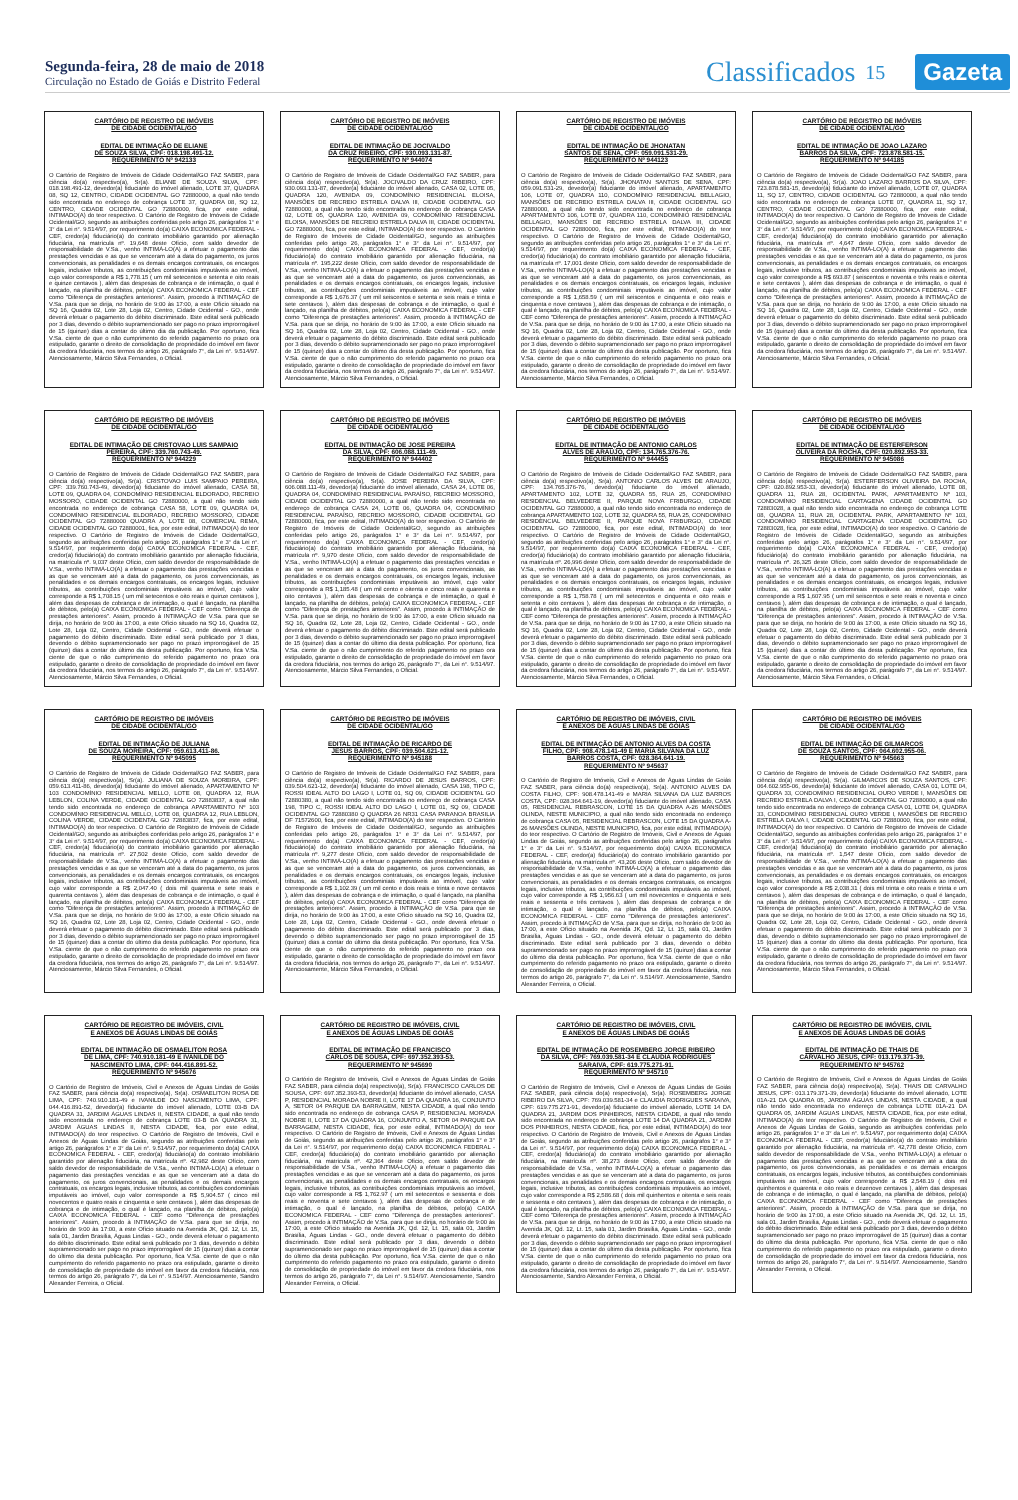Segunda-feira, 28 de maio de 2018
Circulação no Estado de Goiás e Distrito Federal
Classificados 15 Gazeta
CARTÓRIO DE REGISTRO DE IMÓVEIS
DE CIDADE OCIDENTAL/GO
EDITAL DE INTIMAÇÃO DE ELIANE
DE SOUZA SILVA, CPF: 018.198.491-12.
REQUERIMENTO Nº 942133
O Cartório de Registro de Imóveis de Cidade Ocidental/GO FAZ SABER, para ciência do(a) respectivo(a), Sr(a). ELIANE DE SOUZA SILVA, CPF: 018.198.491-12, devedor(a) fiduciante do imóvel alienado, LOTE 37, QUADRA 08, SQ 12, CENTRO, CIDADE OCIDENTAL GO 72880000, a qual não tendo sido encontrada no endereço de cobrança LOTE 37, QUADRA 08, SQ 12, CENTRO, CIDADE OCIDENTAL GO 72880000, fica, por este edital, INTIMADO(A) do teor respectivo. O Cartório de Registro de Imóveis de Cidade Ocidental/GO, segundo as atribuições conferidas pelo artigo 26, parágrafos 1° e 3° da Lei n°. 9.514/97, por requerimento do(a) CAIXA ECONOMICA FEDERAL - CEF, credor(a) fiduciário(a) do contrato imobiliário garantido por alienação fiduciária, na matrícula nº. 19,648 deste Ofício, com saldo devedor de responsabilidade de V.Sa., venho INTIMÁ-LO(A) a efetuar o pagamento das prestações vencidas e as que se venceram até a data do pagamento, os juros convencionais, as penalidades e os demais encargos contratuais, os encargos legais, inclusive tributos, as contribuições condominiais imputáveis ao imóvel, cujo valor corresponde a R$ 1,778.15 ( um mil setecentos e setenta e oito reais e quinze centavos ), além das despesas de cobrança e de intimação, o qual é lançado, na planilha de débitos, pelo(a) CAIXA ECONOMICA FEDERAL - CEF como "Diferença de prestações anteriores". Assim, procedo à INTIMAÇÃO de V.Sa. para que se dirija, no horário de 9:00 às 17:00, a este Ofício situado na SQ 16, Quadra 02, Lote 28, Loja 02, Centro, Cidade Ocidental - GO., onde deverá efetuar o pagamento do débito discriminado. Este edital será publicado por 3 dias, devendo o débito supramencionado ser pago no prazo improrrogável de 15 (quinze) dias a contar do último dia da publicação. Por oportuno, fica V.Sa. ciente de que o não cumprimento do referido pagamento no prazo ora estipulado, garante o direito de consolidação de propriedade do imóvel em favor da credora fiduciária, nos termos do artigo 26, parágrafo 7°, da Lei n°. 9.514/97. Atenciosamente, Márcio Silva Fernandes, o Oficial.
CARTÓRIO DE REGISTRO DE IMÓVEIS
DE CIDADE OCIDENTAL/GO
EDITAL DE INTIMAÇÃO DE JOCIVALDO
DA CRUZ RIBEIRO, CPF: 930.093.131-87.
REQUERIMENTO Nº 944074
O Cartório de Registro de Imóveis de Cidade Ocidental/GO FAZ SABER, para ciência do(a) respectivo(a), Sr(a). JOCIVALDO DA CRUZ RIBEIRO, CPF: 930.093.131-87, devedor(a) fiduciante do imóvel alienado, CASA 02, LOTE 05, QUADRA 120, AVENIDA 09, CONDOMÍNIO RESIDENCIAL ELOISA, MANSÕES DE RECREIO ESTRELA DALVA III, CIDADE OCIDENTAL GO 72880000, a qual não tendo sido encontrada no endereço de cobrança CASA 02, LOTE 05, QUADRA 120, AVENIDA 09, CONDOMÍNIO RESIDENCIAL ELOISA, MANSÕES DE RECREIO ESTRELA DALVA III, CIDADE OCIDENTAL GO 72880000, fica, por este edital, INTIMADO(A) do teor respectivo. O Cartório de Registro de Imóveis de Cidade Ocidental/GO, segundo as atribuições conferidas pelo artigo 26, parágrafos 1° e 3° da Lei n°. 9.514/97, por requerimento do(a) CAIXA ECONOMICA FEDERAL - CEF, credor(a) fiduciário(a) do contrato imobiliário garantido por alienação fiduciária, na matrícula nº. 195,222 deste Ofício, com saldo devedor de responsabilidade de V.Sa., venho INTIMÁ-LO(A) a efetuar o pagamento das prestações vencidas e as que se venceram até a data do pagamento, os juros convencionais, as penalidades e os demais encargos contratuais, os encargos legais, inclusive tributos, as contribuições condominiais imputáveis ao imóvel, cujo valor corresponde a R$ 1,676.37 ( um mil seiscentos e setenta e seis reais e trinta e sete centavos ), além das despesas de cobrança e de intimação, o qual é lançado, na planilha de débitos, pelo(a) CAIXA ECONOMICA FEDERAL - CEF como "Diferença de prestações anteriores". Assim, procedo à INTIMAÇÃO de V.Sa. para que se dirija, no horário de 9:00 às 17:00, a este Ofício situado na SQ 16, Quadra 02, Lote 28, Loja 02, Centro, Cidade Ocidental - GO., onde deverá efetuar o pagamento do débito discriminado. Este edital será publicado por 3 dias, devendo o débito supramencionado ser pago no prazo improrrogável de 15 (quinze) dias a contar do último dia desta publicação. Por oportuno, fica V.Sa. ciente de que o não cumprimento do referido pagamento no prazo ora estipulado, garante o direito de consolidação de propriedade do imóvel em favor da credora fiduciária, nos termos do artigo 26, parágrafo 7°, da Lei n°. 9.514/97. Atenciosamente, Márcio Silva Fernandes, o Oficial.
CARTÓRIO DE REGISTRO DE IMÓVEIS
DE CIDADE OCIDENTAL/GO
EDITAL DE INTIMAÇÃO DE JHONATAN
SANTOS DE SENA, CPF: 059.091.531-29.
REQUERIMENTO Nº 944123
O Cartório de Registro de Imóveis de Cidade Ocidental/GO FAZ SABER, para ciência do(a) respectivo(a), Sr(a). JHONATAN SANTOS DE SENA, CPF: 059.091.531-29, devedor(a) fiduciante do imóvel alienado, APARTAMENTO 106, LOTE 07, QUADRA 110, CONDOMÍNIO RESIDENCIAL BELLAGIO, MANSÕES DE RECREIO ESTRELA DALVA III, CIDADE OCIDENTAL GO 72880000, a qual não tendo sido encontrada no endereço de cobrança APARTAMENTO 106, LOTE 07, QUADRA 110, CONDOMÍNIO RESIDENCIAL BELLAGIO, MANSÕES DE RECREIO ESTRELA DALVA III, CIDADE OCIDENTAL GO 72880000, fica, por este edital, INTIMADO(A) do teor respectivo. O Cartório de Registro de Imóveis de Cidade Ocidental/GO, segundo as atribuições conferidas pelo artigo 26, parágrafos 1° e 3° da Lei n°. 9.514/97, por requerimento do(a) CAIXA ECONOMICA FEDERAL - CEF, credor(a) fiduciário(a) do contrato imobiliário garantido por alienação fiduciária, na matrícula nº. 17,001 deste Ofício, com saldo devedor de responsabilidade de V.Sa., venho INTIMÁ-LO(A) a efetuar o pagamento das prestações vencidas e as que se venceram até a data do pagamento, os juros convencionais, as penalidades e os demais encargos contratuais, os encargos legais, inclusive tributos, as contribuições condominiais imputáveis ao imóvel, cujo valor corresponde a R$ 1,658.59 ( um mil seiscentos e cinquenta e oito reais e cinquenta e nove centavos ), além das despesas de cobrança e de intimação, o qual é lançado, na planilha de débitos, pelo(a) CAIXA ECONOMICA FEDERAL - CEF como "Diferença de prestações anteriores". Assim, procedo à INTIMAÇÃO de V.Sa. para que se dirija, no horário de 9:00 às 17:00, a este Ofício situado na SQ 16, Quadra 02, Lote 28, Loja 02, Centro, Cidade Ocidental - GO., onde deverá efetuar o pagamento do débito discriminado. Este edital será publicado por 3 dias, devendo o débito supramencionado ser pago no prazo improrrogável de 15 (quinze) dias a contar do último dia desta publicação. Por oportuno, fica V.Sa. ciente de que o não cumprimento do referido pagamento no prazo ora estipulado, garante o direito de consolidação de propriedade do imóvel em favor da credora fiduciária, nos termos do artigo 26, parágrafo 7°, da Lei n°. 9.514/97. Atenciosamente, Márcio Silva Fernandes, o Oficial.
CARTÓRIO DE REGISTRO DE IMÓVEIS
DE CIDADE OCIDENTAL/GO
EDITAL DE INTIMAÇÃO DE JOAO LAZARO
BARROS DA SILVA, CPF: 723.878.581-15.
REQUERIMENTO Nº 944185
O Cartório de Registro de Imóveis de Cidade Ocidental/GO FAZ SABER, para ciência do(a) respectivo(a), Sr(a). JOAO LAZARO BARROS DA SILVA, CPF: 723.878.581-15, devedor(a) fiduciante do imóvel alienado, LOTE 07, QUADRA 11, SQ 17, CENTRO, CIDADE OCIDENTAL GO 72880000, a qual não tendo sido encontrada no endereço de cobrança LOTE 07, QUADRA 11, SQ 17, CENTRO, CIDADE OCIDENTAL GO 72880000, fica, por este edital, INTIMADO(A) do teor respectivo. O Cartório de Registro de Imóveis de Cidade Ocidental/GO, segundo as atribuições conferidas pelo artigo 26, parágrafos 1° e 3° da Lei n°. 9.514/97, por requerimento do(a) CAIXA ECONOMICA FEDERAL - CEF, credor(a) fiduciário(a) do contrato imobiliário garantido por alienação fiduciária, na matrícula nº. 4,647 deste Ofício, com saldo devedor de responsabilidade de V.Sa., venho INTIMÁ-LO(A) a efetuar o pagamento das prestações vencidas e as que se venceram até a data do pagamento, os juros convencionais, as penalidades e os demais encargos contratuais, os encargos legais, inclusive tributos, as contribuições condominiais imputáveis ao imóvel, cujo valor corresponde a R$ 693.87 ( seiscentos e noventa e três reais e oitenta e sete centavos ), além das despesas de cobrança e de intimação, o qual é lançado, na planilha de débitos, pelo(a) CAIXA ECONOMICA FEDERAL - CEF como "Diferença de prestações anteriores". Assim, procedo à INTIMAÇÃO de V.Sa. para que se dirija, no horário de 9:00 às 17:00, a este Ofício situado na SQ 16, Quadra 02, Lote 28, Loja 02, Centro, Cidade Ocidental - GO., onde deverá efetuar o pagamento do débito discriminado. Este edital será publicado por 3 dias, devendo o débito supramencionado ser pago no prazo improrrogável de 15 (quinze) dias a contar do último dia desta publicação. Por oportuno, fica V.Sa. ciente de que o não cumprimento do referido pagamento no prazo ora estipulado, garante o direito de consolidação de propriedade do imóvel em favor da credora fiduciária, nos termos do artigo 26, parágrafo 7°, da Lei n°. 9.514/97. Atenciosamente, Márcio Silva Fernandes, o Oficial.
CARTÓRIO DE REGISTRO DE IMÓVEIS
DE CIDADE OCIDENTAL/GO
EDITAL DE INTIMAÇÃO DE CRISTOVAO LUIS SAMPAIO
PEREIRA, CPF: 339.760.743-49.
REQUERIMENTO Nº 944229
O Cartório de Registro de Imóveis de Cidade Ocidental/GO FAZ SABER, para ciência do(a) respectivo(a), Sr(a). CRISTOVAO LUIS SAMPAIO PEREIRA, CPF: 339.760.743-49, devedor(a) fiduciante do imóvel alienado, CASA 58, LOTE 09, QUADRA 04, CONDOMÍNIO RESIDENCIAL ELDORADO, RECREIO MOSSORÓ, CIDADE OCIDENTAL GO 72880000, a qual não tendo sido encontrada no endereço de cobrança CASA 58, LOTE 09, QUADRA 04, CONDOMÍNIO RESIDENCIAL ELDORADO, RECREIO MOSSORÓ, CIDADE OCIDENTAL GO 72880000 QUADRA A, LOTE 08, COMERCIAL REMA, CIDADE OCIDENTAL GO 72880001, fica, por este edital, INTIMADO(A) do teor respectivo. O Cartório de Registro de Imóveis de Cidade Ocidental/GO, segundo as atribuições conferidas pelo artigo 26, parágrafos 1° e 3° da Lei n°. 9.514/97, por requerimento do(a) CAIXA ECONOMICA FEDERAL - CEF, credor(a) fiduciário(a) do contrato imobiliário garantido por alienação fiduciária, na matrícula nº. 9,037 deste Ofício, com saldo devedor de responsabilidade de V.Sa., venho INTIMÁ-LO(A) a efetuar o pagamento das prestações vencidas e as que se venceram até a data do pagamento, os juros convencionais, as penalidades e os demais encargos contratuais, os encargos legais, inclusive tributos, as contribuições condominiais imputáveis ao imóvel, cujo valor corresponde a R$ 1,708.15 ( um mil setecentos e oito reais e quinze centavos ), além das despesas de cobrança e de intimação, o qual é lançado, na planilha de débitos, pelo(a) CAIXA ECONOMICA FEDERAL - CEF como "Diferença de prestações anteriores". Assim, procedo à INTIMAÇÃO de V.Sa. para que se dirija, no horário de 9:00 às 17:00, a este Ofício situado na SQ 16, Quadra 02, Lote 28, Loja 02, Centro, Cidade Ocidental - GO., onde deverá efetuar o pagamento do débito discriminado. Este edital será publicado por 3 dias, devendo o débito supramencionado ser pago no prazo improrrogável de 15 (quinze) dias a contar do último dia desta publicação. Por oportuno, fica V.Sa. ciente de que o não cumprimento do referido pagamento no prazo ora estipulado, garante o direito de consolidação de propriedade do imóvel em favor da credora fiduciária, nos termos do artigo 26, parágrafo 7°, da Lei n°. 9.514/97. Atenciosamente, Márcio Silva Fernandes, o Oficial.
CARTÓRIO DE REGISTRO DE IMÓVEIS
DE CIDADE OCIDENTAL/GO
EDITAL DE INTIMAÇÃO DE JOSE PEREIRA
DA SILVA, CPF: 606.088.111-49.
REQUERIMENTO Nº 944402
O Cartório de Registro de Imóveis de Cidade Ocidental/GO FAZ SABER, para ciência do(a) respectivo(a), Sr(a). JOSE PEREIRA DA SILVA, CPF: 606.088.111-49, devedor(a) fiduciante do imóvel alienado, CASA 24, LOTE 06, QUADRA 04, CONDOMÍNIO RESIDENCIAL PARAÍSO, RECREIO MOSSORÓ, CIDADE OCIDENTAL GO 72880000, a qual não tendo sido encontrada no endereço de cobrança CASA 24, LOTE 06, QUADRA 04, CONDOMÍNIO RESIDENCIAL PARAÍSO, RECREIO MOSSORÓ, CIDADE OCIDENTAL GO 72880000, fica, por este edital, INTIMADO(A) do teor respectivo. O Cartório de Registro de Imóveis de Cidade Ocidental/GO, segundo as atribuições conferidas pelo artigo 26, parágrafos 1° e 3° da Lei n°. 9.514/97, por requerimento do(a) CAIXA ECONOMICA FEDERAL - CEF, credor(a) fiduciário(a) do contrato imobiliário garantido por alienação fiduciária, na matrícula nº. 9,970 deste Ofício, com saldo devedor de responsabilidade de V.Sa., venho INTIMÁ-LO(A) a efetuar o pagamento das prestações vencidas e as que se venceram até a data do pagamento, os juros convencionais, as penalidades e os demais encargos contratuais, os encargos legais, inclusive tributos, as contribuições condominiais imputáveis ao imóvel, cujo valor corresponde a R$ 1,185.48 ( um mil cento e oitenta e cinco reais e quarenta e oito centavos ), além das despesas de cobrança e de intimação, o qual é lançado, na planilha de débitos, pelo(a) CAIXA ECONOMICA FEDERAL - CEF como "Diferença de prestações anteriores". Assim, procedo à INTIMAÇÃO de V.Sa. para que se dirija, no horário de 9:00 às 17:00, a este Ofício situado na SQ 16, Quadra 02, Lote 28, Loja 02, Centro, Cidade Ocidental - GO., onde deverá efetuar o pagamento do débito discriminado. Este edital será publicado por 3 dias, devendo o débito supramencionado ser pago no prazo improrrogável de 15 (quinze) dias a contar do último dia desta publicação. Por oportuno, fica V.Sa. ciente de que o não cumprimento do referido pagamento no prazo ora estipulado, garante o direito de consolidação de propriedade do imóvel em favor da credora fiduciária, nos termos do artigo 26, parágrafo 7°, da Lei n°. 9.514/97. Atenciosamente, Márcio Silva Fernandes, o Oficial.
CARTÓRIO DE REGISTRO DE IMÓVEIS
DE CIDADE OCIDENTAL/GO
EDITAL DE INTIMAÇÃO DE ANTONIO CARLOS
ALVES DE ARAUJO, CPF: 134.765.376-76.
REQUERIMENTO Nº 944455
O Cartório de Registro de Imóveis de Cidade Ocidental/GO FAZ SABER, para ciência do(a) respectivo(a), Sr(a). ANTONIO CARLOS ALVES DE ARAUJO, CPF: 134.765.376-76, devedor(a) fiduciante do imóvel alienado, APARTAMENTO 102, LOTE 32, QUADRA 55, RUA 25, CONDOMÍNIO RESIDENCIAL BELVEDERE II, PARQUE NOVA FRIBURGO, CIDADE OCIDENTAL GO 72880000, a qual não tendo sido encontrada no endereço de cobrança APARTAMENTO 102, LOTE 32, QUADRA 55, RUA 25, CONDOMÍNIO RESIDENCIAL BELVEDERE II, PARQUE NOVA FRIBURGO, CIDADE OCIDENTAL GO 72880000, fica, por este edital, INTIMADO(A) do teor respectivo. O Cartório de Registro de Imóveis de Cidade Ocidental/GO, segundo as atribuições conferidas pelo artigo 26, parágrafos 1° e 3° da Lei n°. 9.514/97, por requerimento do(a) CAIXA ECONOMICA FEDERAL - CEF, credor(a) fiduciário(a) do contrato imobiliário garantido por alienação fiduciária, na matrícula nº. 26,996 deste Ofício, com saldo devedor de responsabilidade de V.Sa., venho INTIMÁ-LO(A) a efetuar o pagamento das prestações vencidas e as que se venceram até a data do pagamento, os juros convencionais, as penalidades e os demais encargos contratuais, os encargos legais, inclusive tributos, as contribuições condominiais imputáveis ao imóvel, cujo valor corresponde a R$ 1,758.78 ( um mil setecentos e cinquenta e oito reais e setenta e oito centavos ), além das despesas de cobrança e de intimação, o qual é lançado, na planilha de débitos, pelo(a) CAIXA ECONOMICA FEDERAL - CEF como "Diferença de prestações anteriores". Assim, procedo à INTIMAÇÃO de V.Sa. para que se dirija, no horário de 9:00 às 17:00, a este Ofício situado na SQ 16, Quadra 02, Lote 28, Loja 02, Centro, Cidade Ocidental - GO., onde deverá efetuar o pagamento do débito discriminado. Este edital será publicado por 3 dias, devendo o débito supramencionado ser pago no prazo improrrogável de 15 (quinze) dias a contar do último dia desta publicação. Por oportuno, fica V.Sa. ciente de que o não cumprimento do referido pagamento no prazo ora estipulado, garante o direito de consolidação de propriedade do imóvel em favor da credora fiduciária, nos termos do artigo 26, parágrafo 7°, da Lei n°. 9.514/97. Atenciosamente, Márcio Silva Fernandes, o Oficial.
CARTÓRIO DE REGISTRO DE IMÓVEIS
DE CIDADE OCIDENTAL/GO
EDITAL DE INTIMAÇÃO DE ESTERFERSON
OLIVEIRA DA ROCHA, CPF: 020.892.953-33.
REQUERIMENTO Nº 945086
O Cartório de Registro de Imóveis de Cidade Ocidental/GO FAZ SABER, para ciência do(a) respectivo(a), Sr(a). ESTERFERSON OLIVEIRA DA ROCHA, CPF: 020.892.953-33, devedor(a) fiduciante do imóvel alienado, LOTE 08, QUADRA 11, RUA 28, OCIDENTAL PARK, APARTAMENTO Nº 103, CONDOMÍNIO RESIDENCIAL CARTAGENA CIDADE OCIDENTAL GO 72883028, a qual não tendo sido encontrada no endereço de cobrança LOTE 08, QUADRA 11, RUA 28, OCIDENTAL PARK, APARTAMENTO Nº 103, CONDOMÍNIO RESIDENCIAL CARTAGENA CIDADE OCIDENTAL GO 72883028, fica, por este edital, INTIMADO(A) do teor respectivo. O Cartório de Registro de Imóveis de Cidade Ocidental/GO, segundo as atribuições conferidas pelo artigo 26, parágrafos 1° e 3° da Lei n°. 9.514/97, por requerimento do(a) CAIXA ECONOMICA FEDERAL - CEF, credor(a) fiduciário(a) do contrato imobiliário garantido por alienação fiduciária, na matrícula nº. 26,325 deste Ofício, com saldo devedor de responsabilidade de V.Sa., venho INTIMÁ-LO(A) a efetuar o pagamento das prestações vencidas e as que se venceram até a data do pagamento, os juros convencionais, as penalidades e os demais encargos contratuais, os encargos legais, inclusive tributos, as contribuições condominiais imputáveis ao imóvel, cujo valor corresponde a R$ 1,607.95 ( um mil seiscentos e sete reais e noventa e cinco centavos ), além das despesas de cobrança e de intimação, o qual é lançado, na planilha de débitos, pelo(a) CAIXA ECONOMICA FEDERAL - CEF como "Diferença de prestações anteriores". Assim, procedo à INTIMAÇÃO de V.Sa. para que se dirija, no horário de 9:00 às 17:00, a este Ofício situado na SQ 16, Quadra 02, Lote 28, Loja 02, Centro, Cidade Ocidental - GO., onde deverá efetuar o pagamento do débito discriminado. Este edital será publicado por 3 dias, devendo o débito supramencionado ser pago no prazo improrrogável de 15 (quinze) dias a contar do último dia desta publicação. Por oportuno, fica V.Sa. ciente de que o não cumprimento do referido pagamento no prazo ora estipulado, garante o direito de consolidação de propriedade do imóvel em favor da credora fiduciária, nos termos do artigo 26, parágrafo 7°, da Lei n°. 9.514/97. Atenciosamente, Márcio Silva Fernandes, o Oficial.
CARTÓRIO DE REGISTRO DE IMÓVEIS
DE CIDADE OCIDENTAL/GO
EDITAL DE INTIMAÇÃO DE JULIANA
DE SOUZA MOREIRA, CPF: 059.613.411-86.
REQUERIMENTO Nº 945095
O Cartório de Registro de Imóveis de Cidade Ocidental/GO FAZ SABER, para ciência do(a) respectivo(a), Sr(a). JULIANA DE SOUZA MOREIRA, CPF: 059.613.411-86, devedor(a) fiduciante do imóvel alienado, APARTAMENTO Nº 103 CONDOMÍNIO RESIDENCIAL MELLO, LOTE 08, QUADRA 12, RUA LEBLON, COLINA VERDE, CIDADE OCIDENTAL GO 72883837, a qual não tendo sido encontrada no endereço de cobrança APARTAMENTO Nº 103 CONDOMÍNIO RESIDENCIAL MELLO, LOTE 08, QUADRA 12, RUA LEBLON, COLINA VERDE, CIDADE OCIDENTAL GO 72883837, fica, por este edital, INTIMADO(A) do teor respectivo. O Cartório de Registro de Imóveis de Cidade Ocidental/GO, segundo as atribuições conferidas pelo artigo 26, parágrafos 1° e 3° da Lei n°. 9.514/97, por requerimento do(a) CAIXA ECONOMICA FEDERAL - CEF, credor(a) fiduciário(a) do contrato imobiliário garantido por alienação fiduciária, na matrícula nº. 27,502 deste Ofício, com saldo devedor de responsabilidade de V.Sa., venho INTIMÁ-LO(A) a efetuar o pagamento das prestações vencidas e as que se venceram até a data do pagamento, os juros convencionais, as penalidades e os demais encargos contratuais, os encargos legais, inclusive tributos, as contribuições condominiais imputáveis ao imóvel, cujo valor corresponde a R$ 2,047.40 ( dois mil quarenta e sete reais e quarenta centavos ), além das despesas de cobrança e de intimação, o qual é lançado, na planilha de débitos, pelo(a) CAIXA ECONOMICA FEDERAL - CEF como "Diferença de prestações anteriores". Assim, procedo à INTIMAÇÃO de V.Sa. para que se dirija, no horário de 9:00 às 17:00, a este Ofício situado na SQ 16, Quadra 02, Lote 28, Loja 02, Centro, Cidade Ocidental - GO., onde deverá efetuar o pagamento do débito discriminado. Este edital será publicado por 3 dias, devendo o débito supramencionado ser pago no prazo improrrogável de 15 (quinze) dias a contar do último dia desta publicação. Por oportuno, fica V.Sa. ciente de que o não cumprimento do referido pagamento no prazo ora estipulado, garante o direito de consolidação de propriedade do imóvel em favor da credora fiduciária, nos termos do artigo 26, parágrafo 7°, da Lei n°. 9.514/97. Atenciosamente, Márcio Silva Fernandes, o Oficial.
CARTÓRIO DE REGISTRO DE IMÓVEIS
DE CIDADE OCIDENTAL/GO
EDITAL DE INTIMAÇÃO DE RICARDO DE
JESUS BARROS, CPF: 039.504.621-12.
REQUERIMENTO Nº 945188
O Cartório de Registro de Imóveis de Cidade Ocidental/GO FAZ SABER, para ciência do(a) respectivo(a), Sr(a). RICARDO DE JESUS BARROS, CPF: 039.504.621-12, devedor(a) fiduciante do imóvel alienado, CASA 198, TIPO C, ROSSI IDEAL ALTO DO LAGO I, LOTE 01, SQ 09, CIDADE OCIDENTAL GO 72880380, a qual não tendo sido encontrada no endereço de cobrança CASA 198, TIPO C, ROSSI IDEAL ALTO DO LAGO I, LOTE 01, SQ 09, CIDADE OCIDENTAL GO 72880380 Q QUADRA 26 NR31 CASA PARANOA BRASILIA DF 71572600, fica, por este edital, INTIMADO(A) do teor respectivo. O Cartório de Registro de Imóveis de Cidade Ocidental/GO, segundo as atribuições conferidas pelo artigo 26, parágrafos 1° e 3° da Lei n°. 9.514/97, por requerimento do(a) CAIXA ECONOMICA FEDERAL - CEF, credor(a) fiduciário(a) do contrato imobiliário garantido por alienação fiduciária, na matrícula nº. 9,277 deste Ofício, com saldo devedor de responsabilidade de V.Sa., venho INTIMÁ-LO(A) a efetuar o pagamento das prestações vencidas e as que se venceram até a data do pagamento, os juros convencionais, as penalidades e os demais encargos contratuais, os encargos legais, inclusive tributos, as contribuições condominiais imputáveis ao imóvel, cujo valor corresponde a R$ 1,102.39 ( um mil cento e dois reais e trinta e nove centavos ), além das despesas de cobrança e de intimação, o qual é lançado, na planilha de débitos, pelo(a) CAIXA ECONOMICA FEDERAL - CEF como "Diferença de prestações anteriores". Assim, procedo à INTIMAÇÃO de V.Sa. para que se dirija, no horário de 9:00 às 17:00, a este Ofício situado na SQ 16, Quadra 02, Lote 28, Loja 02, Centro, Cidade Ocidental - GO., onde deverá efetuar o pagamento do débito discriminado. Este edital será publicado por 3 dias, devendo o débito supramencionado ser pago no prazo improrrogável de 15 (quinze) dias a contar do último dia desta publicação. Por oportuno, fica V.Sa. ciente de que o não cumprimento do referido pagamento no prazo ora estipulado, garante o direito de consolidação de propriedade do imóvel em favor da credora fiduciária, nos termos do artigo 26, parágrafo 7°, da Lei n°. 9.514/97. Atenciosamente, Márcio Silva Fernandes, o Oficial.
CARTÓRIO DE REGISTRO DE IMÓVEIS, CIVIL
E ANEXOS DE ÁGUAS LINDAS DE GOIÁS
EDITAL DE INTIMAÇÃO DE ANTONIO ALVES DA COSTA
FILHO, CPF: 908.478.141-49 E MARIA SILVANA DA LUZ
BARROS COSTA, CPF: 028.364.641-19.
REQUERIMENTO Nº 945637
O Cartório de Registro de Imóveis, Civil e Anexos de Águas Lindas de Goiás FAZ SABER, para ciência do(a) respectivo(a), Sr(a). ANTONIO ALVES DA COSTA FILHO, CPF: 908.478.141-49 e MARIA SILVANA DA LUZ BARROS COSTA, CPF: 028.364.641-19, devedor(a) fiduciante do imóvel alienado, CASA 05, RESIDENCIAL REBRASCON, LOTE 15 DA QUADRA A-26 MANSÕES OLINDA, NESTE MUNICIPIO, a qual não tendo sido encontrada no endereço de cobrança CASA 05, RESIDENCIAL REBRASCON, LOTE 15 DA QUADRA A-26 MANSÕES OLINDA, NESTE MUNICIPIO, fica, por este edital, INTIMADO(A) do teor respectivo. O Cartório de Registro de Imóveis, Civil e Anexos de Águas Lindas de Goiás, segundo as atribuições conferidas pelo artigo 26, parágrafos 1° e 3° da Lei n°. 9.514/97, por requerimento do(a) CAIXA ECONOMICA FEDERAL - CEF, credor(a) fiduciário(a) do contrato imobiliário garantido por alienação fiduciária, na matrícula nº. 43,206 deste Ofício, com saldo devedor de responsabilidade de V.Sa., venho INTIMÁ-LO(A) a efetuar o pagamento das prestações vencidas e as que se venceram até a data do pagamento, os juros convencionais, as penalidades e os demais encargos contratuais, os encargos legais, inclusive tributos, as contribuições condominiais imputáveis ao imóvel, cujo valor corresponde a R$ 1,956.63 ( um mil novecentos e cinquenta e seis reais e sessenta e três centavos ), além das despesas de cobrança e de intimação, o qual é lançado, na planilha de débitos, pelo(a) CAIXA ECONOMICA FEDERAL - CEF como "Diferença de prestações anteriores". Assim, procedo à INTIMAÇÃO de V.Sa. para que se dirija, no horário de 9:00 às 17:00, a este Ofício situado na Avenida JK, Qd. 12, Lt. 15, sala 01, Jardim Brasília, Águas Lindas - GO., onde deverá efetuar o pagamento do débito discriminado. Este edital será publicado por 3 dias, devendo o débito supramencionado ser pago no prazo improrrogável de 15 (quinze) dias a contar do último dia desta publicação. Por oportuno, fica V.Sa. ciente de que o não cumprimento do referido pagamento no prazo ora estipulado, garante o direito de consolidação de propriedade do imóvel em favor da credora fiduciária, nos termos do artigo 26, parágrafo 7°, da Lei n°. 9.514/97. Atenciosamente, Sandro Alexander Ferreira, o Oficial.
CARTÓRIO DE REGISTRO DE IMÓVEIS
DE CIDADE OCIDENTAL/GO
EDITAL DE INTIMAÇÃO DE GILMARCOS
DE SOUZA SANTOS, CPF: 064.602.955-06.
REQUERIMENTO Nº 945663
O Cartório de Registro de Imóveis de Cidade Ocidental/GO FAZ SABER, para ciência do(a) respectivo(a), Sr(a). GILMARCOS DE SOUZA SANTOS, CPF: 064.602.955-06, devedor(a) fiduciante do imóvel alienado, CASA 01, LOTE 04, QUADRA 33, CONDOMÍNIO RESIDENCIAL OURO VERDE I, MANSÕES DE RECREIO ESTRELA DALVA I, CIDADE OCIDENTAL GO 72880000, a qual não tendo sido encontrada no endereço de cobrança CASA 01, LOTE 04, QUADRA 33, CONDOMÍNIO RESIDENCIAL OURO VERDE I, MANSÕES DE RECREIO ESTRELA DALVA I, CIDADE OCIDENTAL GO 72880000, fica, por este edital, INTIMADO(A) do teor respectivo. O Cartório de Registro de Imóveis de Cidade Ocidental/GO, segundo as atribuições conferidas pelo artigo 26, parágrafos 1° e 3° da Lei n°. 9.514/97, por requerimento do(a) CAIXA ECONOMICA FEDERAL - CEF, credor(a) fiduciário(a) do contrato imobiliário garantido por alienação fiduciária, na matrícula nº. 1,547 deste Ofício, com saldo devedor de responsabilidade de V.Sa., venho INTIMÁ-LO(A) a efetuar o pagamento das prestações vencidas e as que se venceram até a data do pagamento, os juros convencionais, as penalidades e os demais encargos contratuais, os encargos legais, inclusive tributos, as contribuições condominiais imputáveis ao imóvel, cujo valor corresponde a R$ 2,038.31 ( dois mil trinta e oito reais e trinta e um centavos ), além das despesas de cobrança e de intimação, o qual é lançado, na planilha de débitos, pelo(a) CAIXA ECONOMICA FEDERAL - CEF como "Diferença de prestações anteriores". Assim, procedo à INTIMAÇÃO de V.Sa. para que se dirija, no horário de 9:00 às 17:00, a este Ofício situado na SQ 16, Quadra 02, Lote 28, Loja 02, Centro, Cidade Ocidental - GO., onde deverá efetuar o pagamento do débito discriminado. Este edital será publicado por 3 dias, devendo o débito supramencionado ser pago no prazo improrrogável de 15 (quinze) dias a contar do último dia desta publicação. Por oportuno, fica V.Sa. ciente de que o não cumprimento do referido pagamento no prazo ora estipulado, garante o direito de consolidação de propriedade do imóvel em favor da credora fiduciária, nos termos do artigo 26, parágrafo 7°, da Lei n°. 9.514/97. Atenciosamente, Márcio Silva Fernandes, o Oficial.
CARTÓRIO DE REGISTRO DE IMÓVEIS, CIVIL
E ANEXOS DE ÁGUAS LINDAS DE GOIÁS
EDITAL DE INTIMAÇÃO DE OSMAELITON ROSA
DE LIMA, CPF: 740.910.181-49 E IVANILDE DO
NASCIMENTO LIMA, CPF: 044.416.891-52.
REQUERIMENTO Nº 945676
O Cartório de Registro de Imóveis, Civil e Anexos de Águas Lindas de Goiás FAZ SABER, para ciência do(a) respectivo(a), Sr(a). OSMAELITON ROSA DE LIMA, CPF: 740.910.181-49 e IVANILDE DO NASCIMENTO LIMA, CPF: 044.416.891-52, devedor(a) fiduciante do imóvel alienado, LOTE 03-B DA QUADRA 31, JARDIM ÁGUAS LINDAS II, NESTA CIDADE, a qual não tendo sido encontrada no endereço de cobrança LOTE 03-B DA QUADRA 31, JARDIM ÁGUAS LINDAS II, NESTA CIDADE, fica, por este edital, INTIMADO(A) do teor respectivo. O Cartório de Registro de Imóveis, Civil e Anexos de Águas Lindas de Goiás, segundo as atribuições conferidas pelo artigo 26, parágrafos 1° e 3° da Lei n°. 9.514/97, por requerimento do(a) CAIXA ECONOMICA FEDERAL - CEF, credor(a) fiduciário(a) do contrato imobiliário garantido por alienação fiduciária, na matrícula nº. 42,982 deste Ofício, com saldo devedor de responsabilidade de V.Sa., venho INTIMÁ-LO(A) a efetuar o pagamento das prestações vencidas e as que se venceram até a data do pagamento, os juros convencionais, as penalidades e os demais encargos contratuais, os encargos legais, inclusive tributos, as contribuições condominiais imputáveis ao imóvel, cujo valor corresponde a R$ 5,904.57 ( cinco mil novecentos e quatro reais e cinquenta e sete centavos ), além das despesas de cobrança e de intimação, o qual é lançado, na planilha de débitos, pelo(a) CAIXA ECONOMICA FEDERAL - CEF como "Diferença de prestações anteriores". Assim, procedo à INTIMAÇÃO de V.Sa. para que se dirija, no horário de 9:00 às 17:00, a este Ofício situado na Avenida JK, Qd. 12, Lt. 15, sala 01, Jardim Brasília, Águas Lindas - GO., onde deverá efetuar o pagamento do débito discriminado. Este edital será publicado por 3 dias, devendo o débito supramencionado ser pago no prazo improrrogável de 15 (quinze) dias a contar do último dia desta publicação. Por oportuno, fica V.Sa. ciente de que o não cumprimento do referido pagamento no prazo ora estipulado, garante o direito de consolidação de propriedade do imóvel em favor da credora fiduciária, nos termos do artigo 26, parágrafo 7°, da Lei n°. 9.514/97. Atenciosamente, Sandro Alexander Ferreira, o Oficial.
CARTÓRIO DE REGISTRO DE IMÓVEIS, CIVIL
E ANEXOS DE ÁGUAS LINDAS DE GOIÁS
EDITAL DE INTIMAÇÃO DE FRANCISCO
CARLOS DE SOUSA, CPF: 697.352.393-53.
REQUERIMENTO Nº 945690
O Cartório de Registro de Imóveis, Civil e Anexos de Águas Lindas de Goiás FAZ SABER, para ciência do(a) respectivo(a), Sr(a). FRANCISCO CARLOS DE SOUSA, CPF: 697.352.393-53, devedor(a) fiduciante do imóvel alienado, CASA P, RESIDENCIAL MORADA NOBRE II, LOTE 17 DA QUADRA 16, CONJUNTO A, SETOR 04 PARQUE DA BARRAGEM, NESTA CIDADE, a qual não tendo sido encontrada no endereço de cobrança CASA P, RESIDENCIAL MORADA NOBRE II, LOTE 17 DA QUADRA 16, CONJUNTO A, SETOR 04 PARQUE DA BARRAGEM, NESTA CIDADE, fica, por este edital, INTIMADO(A) do teor respectivo. O Cartório de Registro de Imóveis, Civil e Anexos de Águas Lindas de Goiás, segundo as atribuições conferidas pelo artigo 26, parágrafos 1° e 3° da Lei n°. 9.514/97, por requerimento do(a) CAIXA ECONOMICA FEDERAL - CEF, credor(a) fiduciário(a) do contrato imobiliário garantido por alienação fiduciária, na matrícula nº. 42,364 deste Ofício, com saldo devedor de responsabilidade de V.Sa., venho INTIMÁ-LO(A) a efetuar o pagamento das prestações vencidas e as que se venceram até a data do pagamento, os juros convencionais, as penalidades e os demais encargos contratuais, os encargos legais, inclusive tributos, as contribuições condominiais imputáveis ao imóvel, cujo valor corresponde a R$ 1,762.97 ( um mil setecentos e sessenta e dois reais e noventa e sete centavos ), além das despesas de cobrança e de intimação, o qual é lançado, na planilha de débitos, pelo(a) CAIXA ECONOMICA FEDERAL - CEF como "Diferença de prestações anteriores". Assim, procedo à INTIMAÇÃO de V.Sa. para que se dirija, no horário de 9:00 às 17:00, a este Ofício situado na Avenida JK, Qd. 12, Lt. 15, sala 01, Jardim Brasília, Águas Lindas - GO., onde deverá efetuar o pagamento do débito discriminado. Este edital será publicado por 3 dias, devendo o débito supramencionado ser pago no prazo improrrogável de 15 (quinze) dias a contar do último dia desta publicação. Por oportuno, fica V.Sa. ciente de que o não cumprimento do referido pagamento no prazo ora estipulado, garante o direito de consolidação de propriedade do imóvel em favor da credora fiduciária, nos termos do artigo 26, parágrafo 7°, da Lei n°. 9.514/97. Atenciosamente, Sandro Alexander Ferreira, o Oficial.
CARTÓRIO DE REGISTRO DE IMÓVEIS, CIVIL
E ANEXOS DE ÁGUAS LINDAS DE GOIÁS
EDITAL DE INTIMAÇÃO DE ROSEMBERG JORGE RIBEIRO
DA SILVA, CPF: 769.039.581-34 E CLAUDIA RODRIGUES
SARAIVA, CPF: 619.775.271-91.
REQUERIMENTO Nº 945710
O Cartório de Registro de Imóveis, Civil e Anexos de Águas Lindas de Goiás FAZ SABER, para ciência do(a) respectivo(a), Sr(a). ROSEMBERG JORGE RIBEIRO DA SILVA, CPF: 769.039.581-34 e CLAUDIA RODRIGUES SARAIVA, CPF: 619.775.271-91, devedor(a) fiduciante do imóvel alienado, LOTE 14 DA QUADRA 21, JARDIM DOS PINHEIROS, NESTA CIDADE, a qual não tendo sido encontrada no endereço de cobrança LOTE 14 DA QUADRA 21, JARDIM DOS PINHEIROS, NESTA CIDADE, fica, por este edital, INTIMADO(A) do teor respectivo. O Cartório de Registro de Imóveis, Civil e Anexos de Águas Lindas de Goiás, segundo as atribuições conferidas pelo artigo 26, parágrafos 1° e 3° da Lei n°. 9.514/97, por requerimento do(a) CAIXA ECONOMICA FEDERAL - CEF, credor(a) fiduciário(a) do contrato imobiliário garantido por alienação fiduciária, na matrícula nº. 38,273 deste Ofício, com saldo devedor de responsabilidade de V.Sa., venho INTIMÁ-LO(A) a efetuar o pagamento das prestações vencidas e as que se venceram até a data do pagamento, os juros convencionais, as penalidades e os demais encargos contratuais, os encargos legais, inclusive tributos, as contribuições condominiais imputáveis ao imóvel, cujo valor corresponde a R$ 2,586.68 ( dois mil quinhentos e oitenta e seis reais e sessenta e oito centavos ), além das despesas de cobrança e de intimação, o qual é lançado, na planilha de débitos, pelo(a) CAIXA ECONOMICA FEDERAL - CEF como "Diferença de prestações anteriores". Assim, procedo à INTIMAÇÃO de V.Sa. para que se dirija, no horário de 9:00 às 17:00, a este Ofício situado na Avenida JK, Qd. 12, Lt. 15, sala 01, Jardim Brasília, Águas Lindas - GO., onde deverá efetuar o pagamento do débito discriminado. Este edital será publicado por 3 dias, devendo o débito supramencionado ser pago no prazo improrrogável de 15 (quinze) dias a contar do último dia desta publicação. Por oportuno, fica V.Sa. ciente de que o não cumprimento do referido pagamento no prazo ora estipulado, garante o direito de consolidação de propriedade do imóvel em favor da credora fiduciária, nos termos do artigo 26, parágrafo 7°, da Lei n°. 9.514/97. Atenciosamente, Sandro Alexander Ferreira, o Oficial.
CARTÓRIO DE REGISTRO DE IMÓVEIS, CIVIL
E ANEXOS DE ÁGUAS LINDAS DE GOIÁS
EDITAL DE INTIMAÇÃO DE THAIS DE
CARVALHO JESUS, CPF: 013.179.371-39.
REQUERIMENTO Nº 945762
O Cartório de Registro de Imóveis, Civil e Anexos de Águas Lindas de Goiás FAZ SABER, para ciência do(a) respectivo(a), Sr(a). THAIS DE CARVALHO JESUS, CPF: 013.179.371-39, devedor(a) fiduciante do imóvel alienado, LOTE 01A-21 DA QUADRA 05, JARDIM ÁGUAS LINDAS, NESTA CIDADE, a qual não tendo sido encontrada no endereço de cobrança LOTE 01A-21 DA QUADRA 05, JARDIM ÁGUAS LINDAS, NESTA CIDADE, fica, por este edital, INTIMADO(A) do teor respectivo. O Cartório de Registro de Imóveis, Civil e Anexos de Águas Lindas de Goiás, segundo as atribuições conferidas pelo artigo 26, parágrafos 1° e 3° da Lei n°. 9.514/97, por requerimento do(a) CAIXA ECONOMICA FEDERAL - CEF, credor(a) fiduciário(a) do contrato imobiliário garantido por alienação fiduciária, na matrícula nº. 42,778 deste Ofício, com saldo devedor de responsabilidade de V.Sa., venho INTIMÁ-LO(A) a efetuar o pagamento das prestações vencidas e as que se venceram até a data do pagamento, os juros convencionais, as penalidades e os demais encargos contratuais, os encargos legais, inclusive tributos, as contribuições condominiais imputáveis ao imóvel, cujo valor corresponde a R$ 2,548.19 ( dois mil quinhentos e quarenta e oito reais e dezenove centavos ), além das despesas de cobrança e de intimação, o qual é lançado, na planilha de débitos, pelo(a) CAIXA ECONOMICA FEDERAL - CEF como "Diferença de prestações anteriores". Assim, procedo à INTIMAÇÃO de V.Sa. para que se dirija, no horário de 9:00 às 17:00, a este Ofício situado na Avenida JK, Qd. 12, Lt. 15, sala 01, Jardim Brasília, Águas Lindas - GO., onde deverá efetuar o pagamento do débito discriminado. Este edital será publicado por 3 dias, devendo o débito supramencionado ser pago no prazo improrrogável de 15 (quinze) dias a contar do último dia desta publicação. Por oportuno, fica V.Sa. ciente de que o não cumprimento do referido pagamento no prazo ora estipulado, garante o direito de consolidação de propriedade do imóvel em favor da credora fiduciária, nos termos do artigo 26, parágrafo 7°, da Lei n°. 9.514/97. Atenciosamente, Sandro Alexander Ferreira, o Oficial.